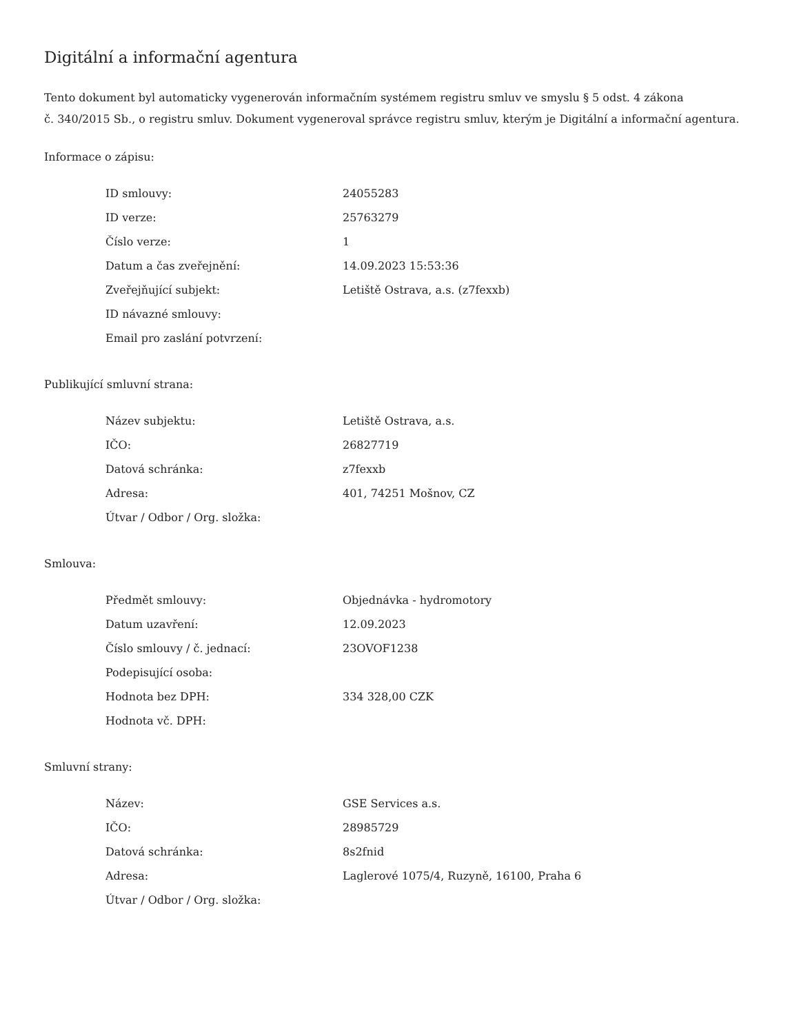Digitální a informační agentura
Tento dokument byl automaticky vygenerován informačním systémem registru smluv ve smyslu § 5 odst. 4 zákona
č. 340/2015 Sb., o registru smluv. Dokument vygeneroval správce registru smluv, kterým je Digitální a informační agentura.
Informace o zápisu:
| ID smlouvy: | 24055283 |
| ID verze: | 25763279 |
| Číslo verze: | 1 |
| Datum a čas zveřejnění: | 14.09.2023 15:53:36 |
| Zveřejňující subjekt: | Letiště Ostrava, a.s. (z7fexxb) |
| ID návazné smlouvy: | |
| Email pro zaslání potvrzení: | |
Publikující smluvní strana:
| Název subjektu: | Letiště Ostrava, a.s. |
| IČO: | 26827719 |
| Datová schránka: | z7fexxb |
| Adresa: | 401, 74251 Mošnov, CZ |
| Útvar / Odbor / Org. složka: | |
Smlouva:
| Předmět smlouvy: | Objednávka - hydromotory |
| Datum uzavření: | 12.09.2023 |
| Číslo smlouvy / č. jednací: | 23OVOF1238 |
| Podepisující osoba: | |
| Hodnota bez DPH: | 334 328,00 CZK |
| Hodnota vč. DPH: | |
Smluvní strany:
| Název: | GSE Services a.s. |
| IČO: | 28985729 |
| Datová schránka: | 8s2fnid |
| Adresa: | Laglerové 1075/4, Ruzyně, 16100, Praha 6 |
| Útvar / Odbor / Org. složka: | |